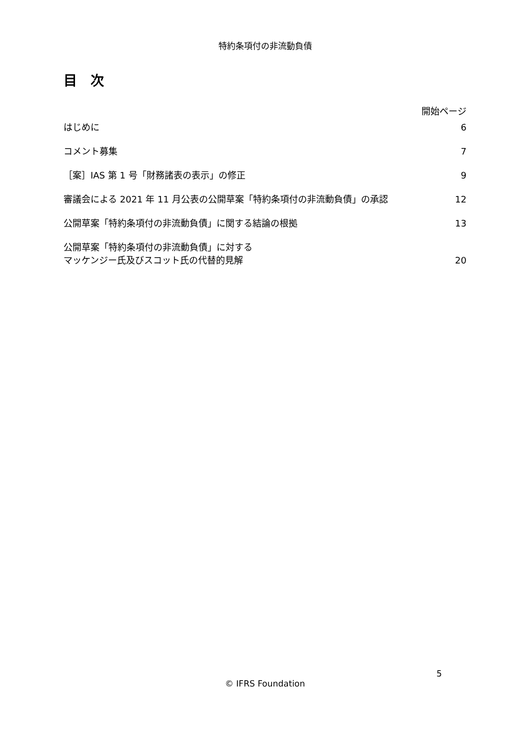特約条項付の非流動負債
目　次
開始ページ
はじめに 6
コメント募集 7
［案］IAS 第 1 号「財務諸表の表示」の修正 9
審議会による 2021 年 11 月公表の公開草案「特約条項付の非流動負債」の承認 12
公開草案「特約条項付の非流動負債」に関する結論の根拠 13
公開草案「特約条項付の非流動負債」に対する
マッケンジー氏及びスコット氏の代替的見解 20
5
© IFRS Foundation